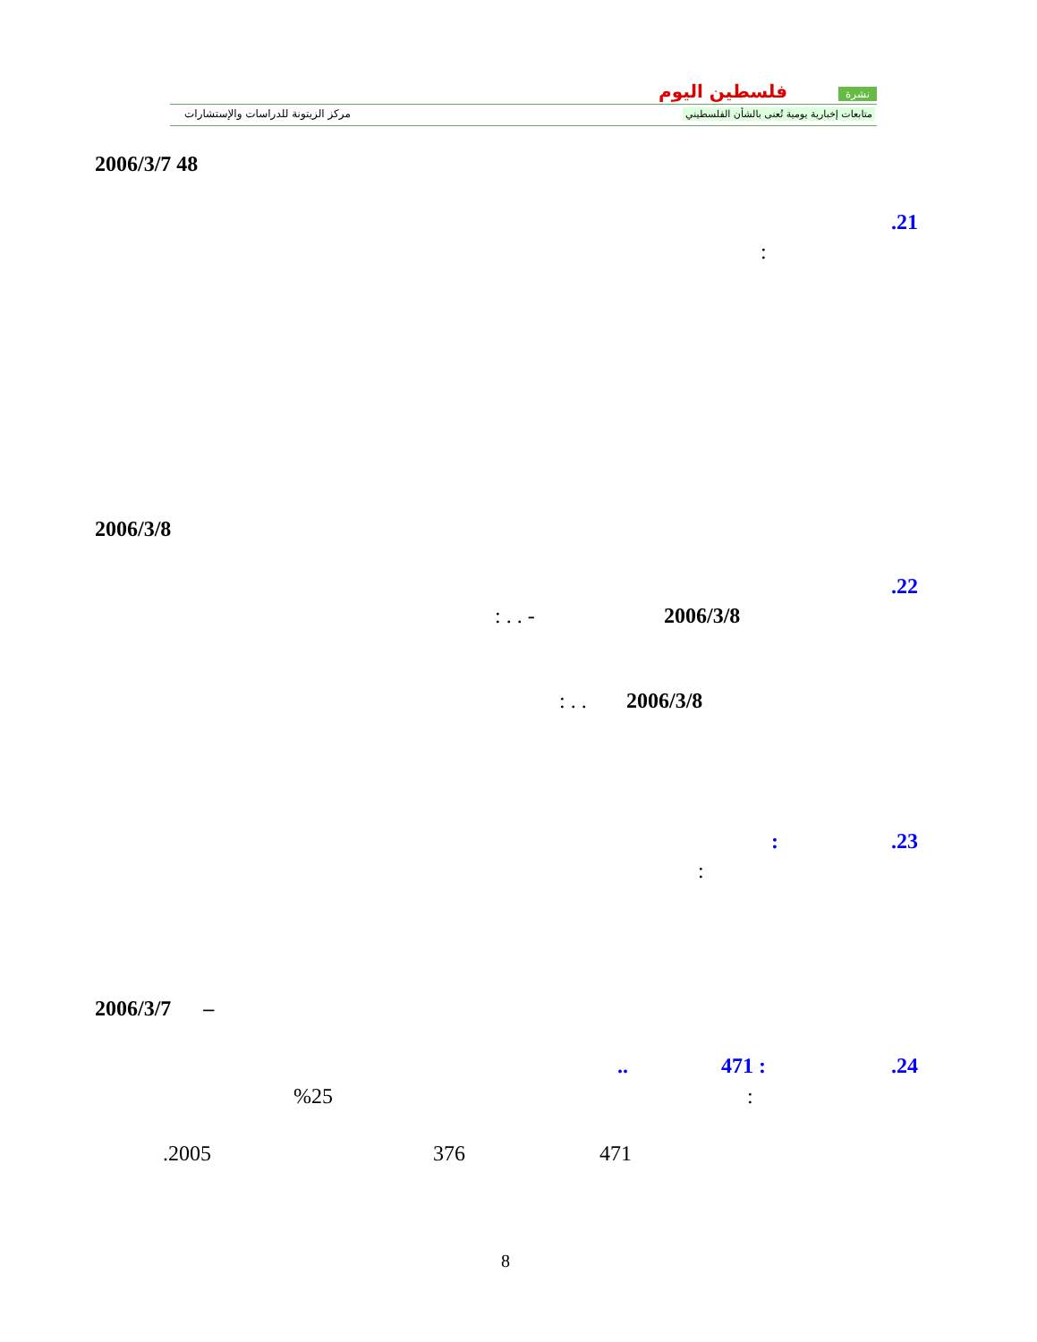مركز الزيتونة للدراسات والإستشارات
فلسطين اليوم نشرة
متابعات إخبارية يومية تُعنى بالشأن الفلسطيني
2006/3/7 48
.21
:
2006/3/8
.22
2006/3/8
: . . -
2006/3/8
: . .
.23
:
:
2006/3/7 –
.24
471 :
..
:
%25
471
376
.2005
8